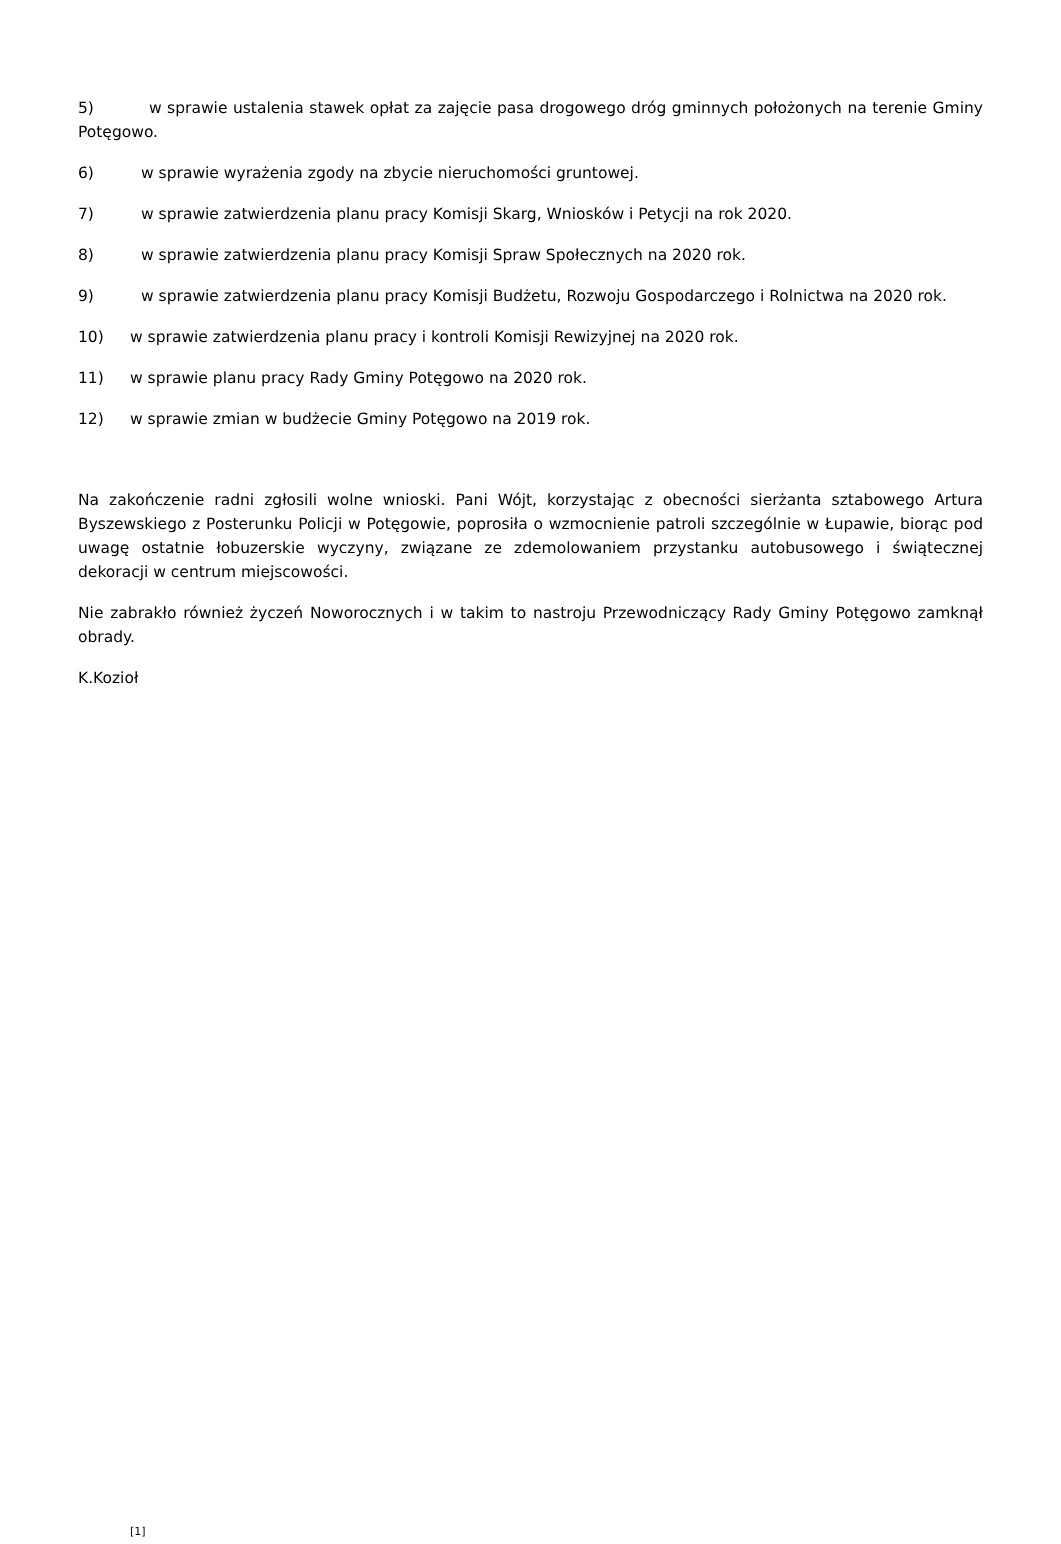5) w sprawie ustalenia stawek opłat za zajęcie pasa drogowego dróg gminnych położonych na terenie Gminy Potęgowo.
6) w sprawie wyrażenia zgody na zbycie nieruchomości gruntowej.
7) w sprawie zatwierdzenia planu pracy Komisji Skarg, Wniosków i Petycji na rok 2020.
8) w sprawie zatwierdzenia planu pracy Komisji Spraw Społecznych na 2020 rok.
9) w sprawie zatwierdzenia planu pracy Komisji Budżetu, Rozwoju Gospodarczego i Rolnictwa na 2020 rok.
10) w sprawie zatwierdzenia planu pracy i kontroli Komisji Rewizyjnej na 2020 rok.
11) w sprawie planu pracy Rady Gminy Potęgowo na 2020 rok.
12) w sprawie zmian w budżecie Gminy Potęgowo na 2019 rok.
Na zakończenie radni zgłosili wolne wnioski. Pani Wójt, korzystając z obecności sierżanta sztabowego Artura Byszewskiego z Posterunku Policji w Potęgowie, poprosiła o wzmocnienie patroli szczególnie w Łupawie, biorąc pod uwagę ostatnie łobuzerskie wyczyny, związane ze zdemolowaniem przystanku autobusowego i świątecznej dekoracji w centrum miejscowości.
Nie zabrakło również życzeń Noworocznych i w takim to nastroju Przewodniczący Rady Gminy Potęgowo zamknął obrady.
K.Kozioł
[1]